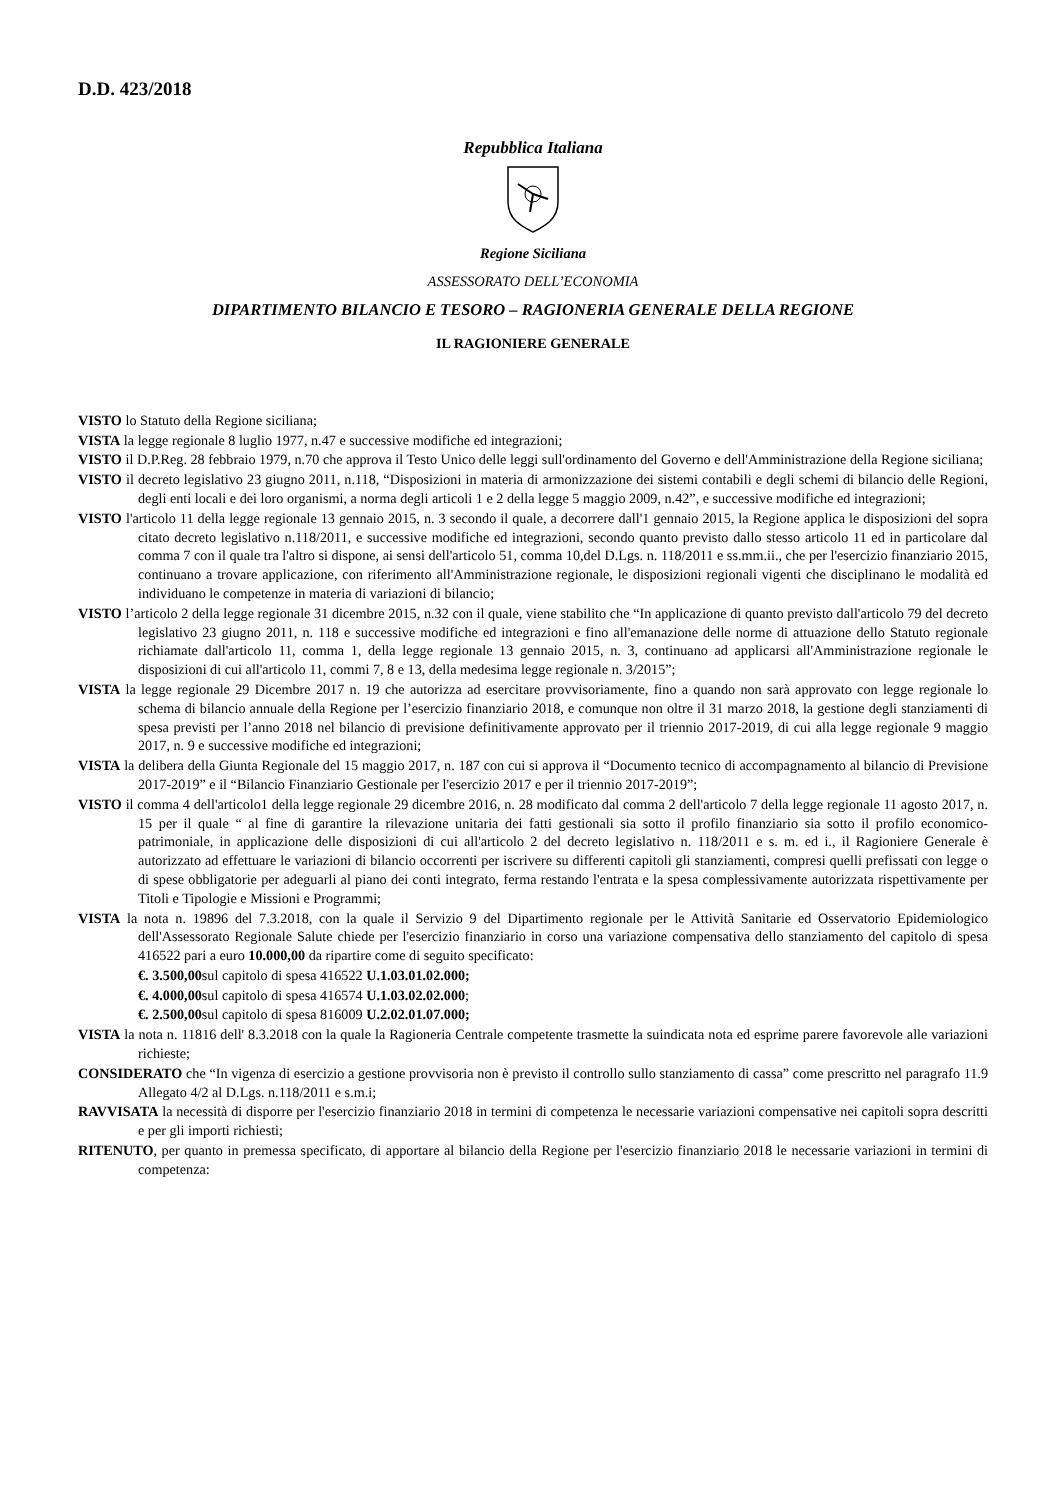D.D. 423/2018
Repubblica Italiana
Regione Siciliana
ASSESSORATO DELL’ECONOMIA
DIPARTIMENTO BILANCIO E TESORO – RAGIONERIA GENERALE DELLA REGIONE
IL RAGIONIERE GENERALE
VISTO lo Statuto della Regione siciliana;
VISTA la legge regionale 8 luglio 1977, n.47 e successive modifiche ed integrazioni;
VISTO il D.P.Reg. 28 febbraio 1979, n.70 che approva il Testo Unico delle leggi sull'ordinamento del Governo e dell'Amministrazione della Regione siciliana;
VISTO il decreto legislativo 23 giugno 2011, n.118, “Disposizioni in materia di armonizzazione dei sistemi contabili e degli schemi di bilancio delle Regioni, degli enti locali e dei loro organismi, a norma degli articoli 1 e 2 della legge 5 maggio 2009, n.42”, e successive modifiche ed integrazioni;
VISTO l'articolo 11 della legge regionale 13 gennaio 2015, n. 3 secondo il quale, a decorrere dall'1 gennaio 2015, la Regione applica le disposizioni del sopra citato decreto legislativo n.118/2011, e successive modifiche ed integrazioni, secondo quanto previsto dallo stesso articolo 11 ed in particolare dal comma 7 con il quale tra l'altro si dispone, ai sensi dell'articolo 51, comma 10,del D.Lgs. n. 118/2011 e ss.mm.ii., che per l'esercizio finanziario 2015, continuano a trovare applicazione, con riferimento all'Amministrazione regionale, le disposizioni regionali vigenti che disciplinano le modalità ed individuano le competenze in materia di variazioni di bilancio;
VISTO l’articolo 2 della legge regionale 31 dicembre 2015, n.32 con il quale, viene stabilito che “In applicazione di quanto previsto dall'articolo 79 del decreto legislativo 23 giugno 2011, n. 118 e successive modifiche ed integrazioni e fino all'emanazione delle norme di attuazione dello Statuto regionale richiamate dall'articolo 11, comma 1, della legge regionale 13 gennaio 2015, n. 3, continuano ad applicarsi all'Amministrazione regionale le disposizioni di cui all'articolo 11, commi 7, 8 e 13, della medesima legge regionale n. 3/2015”;
VISTA la legge regionale 29 Dicembre 2017 n. 19 che autorizza ad esercitare provvisoriamente, fino a quando non sarà approvato con legge regionale lo schema di bilancio annuale della Regione per l’esercizio finanziario 2018, e comunque non oltre il 31 marzo 2018, la gestione degli stanziamenti di spesa previsti per l’anno 2018 nel bilancio di previsione definitivamente approvato per il triennio 2017-2019, di cui alla legge regionale 9 maggio 2017, n. 9 e successive modifiche ed integrazioni;
VISTA la delibera della Giunta Regionale del 15 maggio 2017, n. 187 con cui si approva il “Documento tecnico di accompagnamento al bilancio di Previsione 2017-2019” e il “Bilancio Finanziario Gestionale per l'esercizio 2017 e per il triennio 2017-2019”;
VISTO il comma 4 dell'articolo1 della legge regionale 29 dicembre 2016, n. 28 modificato dal comma 2 dell'articolo 7 della legge regionale 11 agosto 2017, n. 15 per il quale “ al fine di garantire la rilevazione unitaria dei fatti gestionali sia sotto il profilo finanziario sia sotto il profilo economico-patrimoniale, in applicazione delle disposizioni di cui all'articolo 2 del decreto legislativo n. 118/2011 e s. m. ed i., il Ragioniere Generale è autorizzato ad effettuare le variazioni di bilancio occorrenti per iscrivere su differenti capitoli gli stanziamenti, compresi quelli prefissati con legge o di spese obbligatorie per adeguarli al piano dei conti integrato, ferma restando l'entrata e la spesa complessivamente autorizzata rispettivamente per Titoli e Tipologie e Missioni e Programmi;
VISTA la nota n. 19896 del 7.3.2018, con la quale il Servizio 9 del Dipartimento regionale per le Attività Sanitarie ed Osservatorio Epidemiologico dell'Assessorato Regionale Salute chiede per l'esercizio finanziario in corso una variazione compensativa dello stanziamento del capitolo di spesa 416522 pari a euro 10.000,00 da ripartire come di seguito specificato:
€. 3.500,00sul capitolo di spesa 416522 U.1.03.01.02.000;
€. 4.000,00sul capitolo di spesa 416574 U.1.03.02.02.000;
€. 2.500,00sul capitolo di spesa 816009 U.2.02.01.07.000;
VISTA la nota n. 11816 dell' 8.3.2018 con la quale la Ragioneria Centrale competente trasmette la suindicata nota ed esprime parere favorevole alle variazioni richieste;
CONSIDERATO che “In vigenza di esercizio a gestione provvisoria non è previsto il controllo sullo stanziamento di cassa” come prescritto nel paragrafo 11.9 Allegato 4/2 al D.Lgs. n.118/2011 e s.m.i;
RAVVISATA la necessità di disporre per l'esercizio finanziario 2018 in termini di competenza le necessarie variazioni compensative nei capitoli sopra descritti e per gli importi richiesti;
RITENUTO, per quanto in premessa specificato, di apportare al bilancio della Regione per l'esercizio finanziario 2018 le necessarie variazioni in termini di competenza: